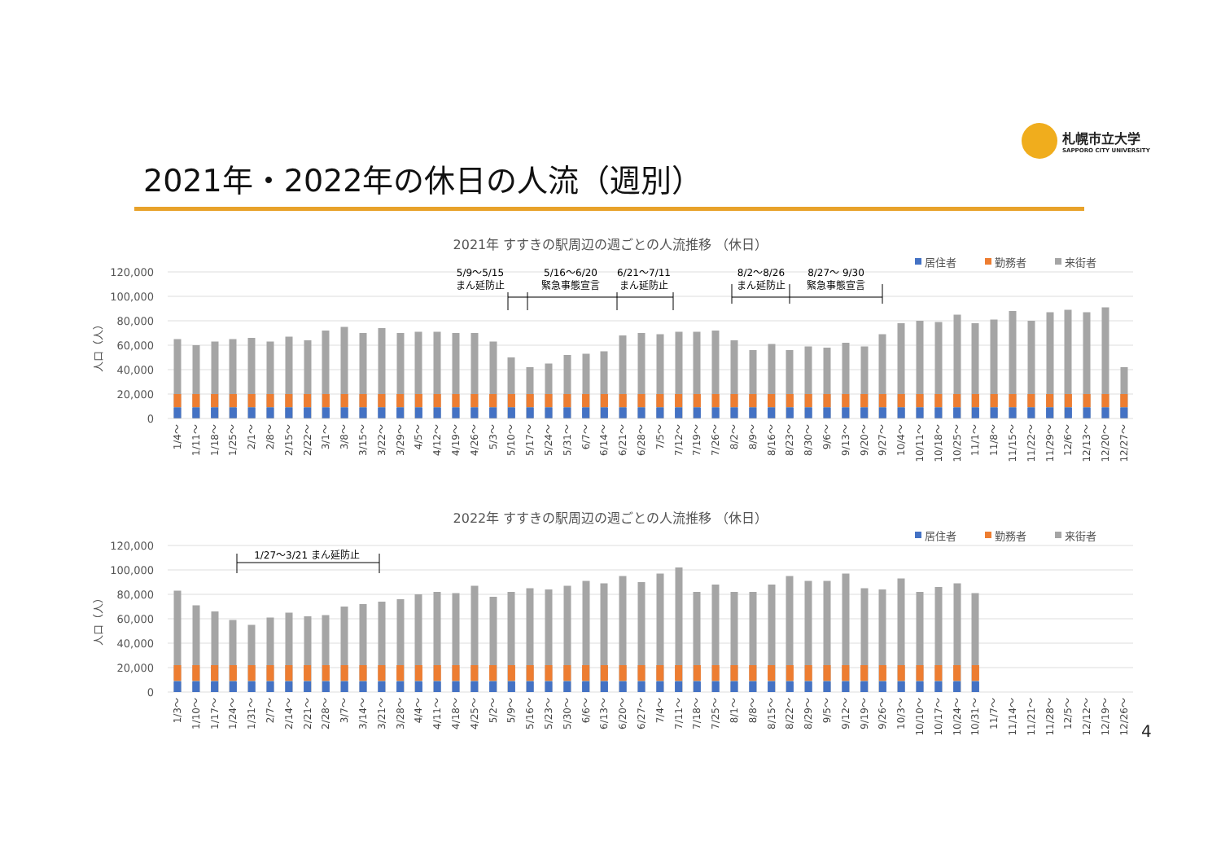札幌市立大学
SAPPORO CITY UNIVERSITY
2021年・2022年の休日の人流（週別）
2021年 すすきの駅周辺の週ごとの人流推移 （休日）
居住者
勤務者
来街者
120,000
100,000
80,000
60,000
40,000
20,000
0
人口（人）
5/9～5/15
まん延防止
5/16～6/20
緊急事態宣言
6/21～7/11
まん延防止
8/2～8/26
まん延防止
8/27～ 9/30
緊急事態宣言
1/4～
1/11～
1/18～
1/25～
2/1～
2/8～
2/15～
2/22～
3/1～
3/8～
3/15～
3/22～
3/29～
4/5～
4/12～
4/19～
4/26～
5/3～
5/10～
5/17～
5/24～
5/31～
6/7～
6/14～
6/21～
6/28～
7/5～
7/12～
7/19～
7/26～
8/2～
8/9～
8/16～
8/23～
8/30～
9/6～
9/13～
9/20～
9/27～
10/4～
10/11～
10/18～
10/25～
11/1～
11/8～
11/15～
11/22～
11/29～
12/6～
12/13～
12/20～
12/27～
2022年 すすきの駅周辺の週ごとの人流推移 （休日）
居住者
勤務者
来街者
120,000
100,000
80,000
60,000
40,000
20,000
0
人口（人）
1/27～3/21 まん延防止
1/3～
1/10～
1/17～
1/24～
1/31～
2/7～
2/14～
2/21～
2/28～
3/7～
3/14～
3/21～
3/28～
4/4～
4/11～
4/18～
4/25～
5/2～
5/9～
5/16～
5/23～
5/30～
6/6～
6/13～
6/20～
6/27～
7/4～
7/11～
7/18～
7/25～
8/1～
8/8～
8/15～
8/22～
8/29～
9/5～
9/12～
9/19～
9/26～
10/3～
10/10～
10/17～
10/24～
10/31～
11/7～
11/14～
11/21～
11/28～
12/5～
12/12～
12/19～
12/26～
4